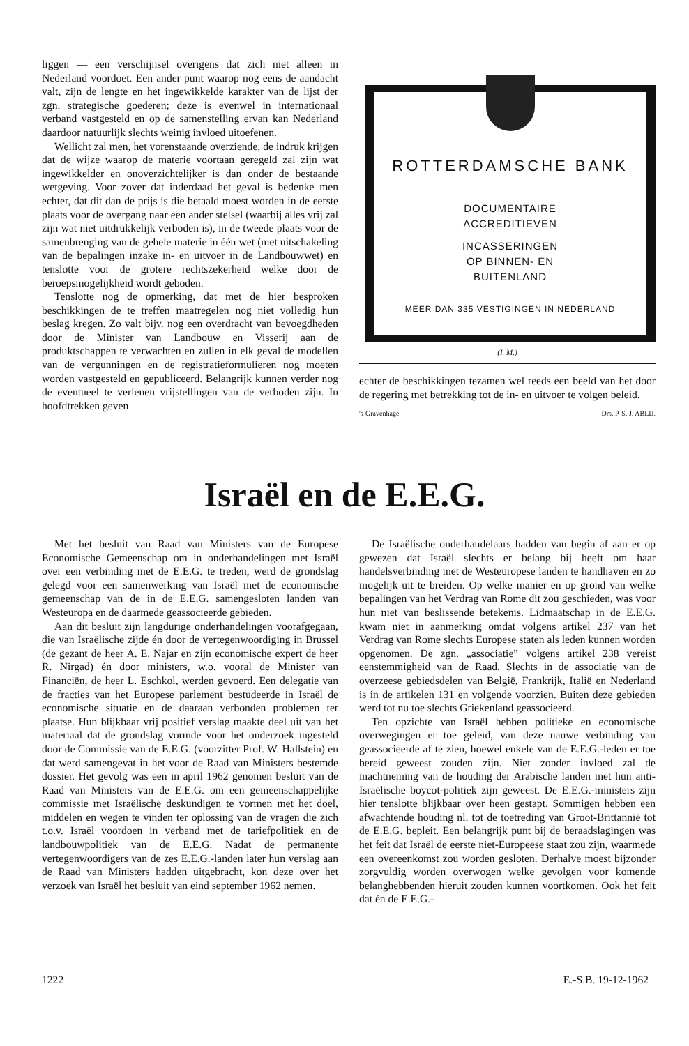liggen — een verschijnsel overigens dat zich niet alleen in Nederland voordoet. Een ander punt waarop nog eens de aandacht valt, zijn de lengte en het ingewikkelde karakter van de lijst der zgn. strategische goederen; deze is evenwel in internationaal verband vastgesteld en op de samenstelling ervan kan Nederland daardoor natuurlijk slechts weinig invloed uitoefenen.
Wellicht zal men, het vorenstaande overziende, de indruk krijgen dat de wijze waarop de materie voortaan geregeld zal zijn wat ingewikkelder en onoverzichtelijker is dan onder de bestaande wetgeving. Voor zover dat inderdaad het geval is bedenke men echter, dat dit dan de prijs is die betaald moest worden in de eerste plaats voor de overgang naar een ander stelsel (waarbij alles vrij zal zijn wat niet uitdrukkelijk verboden is), in de tweede plaats voor de samenbrenging van de gehele materie in één wet (met uitschakeling van de bepalingen inzake in- en uitvoer in de Landbouwwet) en tenslotte voor de grotere rechtszekerheid welke door de beroepsmogelijkheid wordt geboden.
Tenslotte nog de opmerking, dat met de hier besproken beschikkingen de te treffen maatregelen nog niet volledig hun beslag kregen. Zo valt bijv. nog een overdracht van bevoegdheden door de Minister van Landbouw en Visserij aan de produktschappen te verwachten en zullen in elk geval de modellen van de vergunningen en de registratieformulieren nog moeten worden vastgesteld en gepubliceerd. Belangrijk kunnen verder nog de eventueel te verlenen vrijstellingen van de verboden zijn. In hoofdtrekken geven
ROTTERDAMSCHE BANK
DOCUMENTAIRE
ACCREDITIEVEN
INCASSERINGEN
OP BINNEN- EN
BUITENLAND
MEER DAN 335 VESTIGINGEN IN NEDERLAND
(I. M.)
echter de beschikkingen tezamen wel reeds een beeld van het door de regering met betrekking tot de in- en uitvoer te volgen beleid.
's-Gravenhage. Drs. P. S. J. ABLIJ.
Israël en de E.E.G.
Met het besluit van Raad van Ministers van de Europese Economische Gemeenschap om in onderhandelingen met Israël over een verbinding met de E.E.G. te treden, werd de grondslag gelegd voor een samenwerking van Israël met de economische gemeenschap van de in de E.E.G. samengesloten landen van Westeuropa en de daarmede geassocieerde gebieden.
Aan dit besluit zijn langdurige onderhandelingen voorafgegaan, die van Israëlische zijde én door de vertegenwoordiging in Brussel (de gezant de heer A. E. Najar en zijn economische expert de heer R. Nirgad) én door ministers, w.o. vooral de Minister van Financiën, de heer L. Eschkol, werden gevoerd. Een delegatie van de fracties van het Europese parlement bestudeerde in Israël de economische situatie en de daaraan verbonden problemen ter plaatse. Hun blijkbaar vrij positief verslag maakte deel uit van het materiaal dat de grondslag vormde voor het onderzoek ingesteld door de Commissie van de E.E.G. (voorzitter Prof. W. Hallstein) en dat werd samengevat in het voor de Raad van Ministers bestemde dossier. Het gevolg was een in april 1962 genomen besluit van de Raad van Ministers van de E.E.G. om een gemeenschappelijke commissie met Israëlische deskundigen te vormen met het doel, middelen en wegen te vinden ter oplossing van de vragen die zich t.o.v. Israël voordoen in verband met de tariefpolitiek en de landbouwpolitiek van de E.E.G. Nadat de permanente vertegenwoordigers van de zes E.E.G.-landen later hun verslag aan de Raad van Ministers hadden uitgebracht, kon deze over het verzoek van Israël het besluit van eind september 1962 nemen.
De Israëlische onderhandelaars hadden van begin af aan er op gewezen dat Israël slechts er belang bij heeft om haar handelsverbinding met de Westeuropese landen te handhaven en zo mogelijk uit te breiden. Op welke manier en op grond van welke bepalingen van het Verdrag van Rome dit zou geschieden, was voor hun niet van beslissende betekenis. Lidmaatschap in de E.E.G. kwam niet in aanmerking omdat volgens artikel 237 van het Verdrag van Rome slechts Europese staten als leden kunnen worden opgenomen. De zgn. „associatie” volgens artikel 238 vereist eenstemmigheid van de Raad. Slechts in de associatie van de overzeese gebiedsdelen van België, Frankrijk, Italië en Nederland is in de artikelen 131 en volgende voorzien. Buiten deze gebieden werd tot nu toe slechts Griekenland geassocieerd.
Ten opzichte van Israël hebben politieke en economische overwegingen er toe geleid, van deze nauwe verbinding van geassocieerde af te zien, hoewel enkele van de E.E.G.-leden er toe bereid geweest zouden zijn. Niet zonder invloed zal de inachtneming van de houding der Arabische landen met hun anti-Israëlische boycot-politiek zijn geweest. De E.E.G.-ministers zijn hier tenslotte blijkbaar over heen gestapt. Sommigen hebben een afwachtende houding nl. tot de toetreding van Groot-Brittannië tot de E.E.G. bepleit. Een belangrijk punt bij de beraadslagingen was het feit dat Israël de eerste niet-Europeese staat zou zijn, waarmede een overeenkomst zou worden gesloten. Derhalve moest bijzonder zorgvuldig worden overwogen welke gevolgen voor komende belanghebbenden hieruit zouden kunnen voortkomen. Ook het feit dat én de E.E.G.-
1222 E.-S.B. 19-12-1962